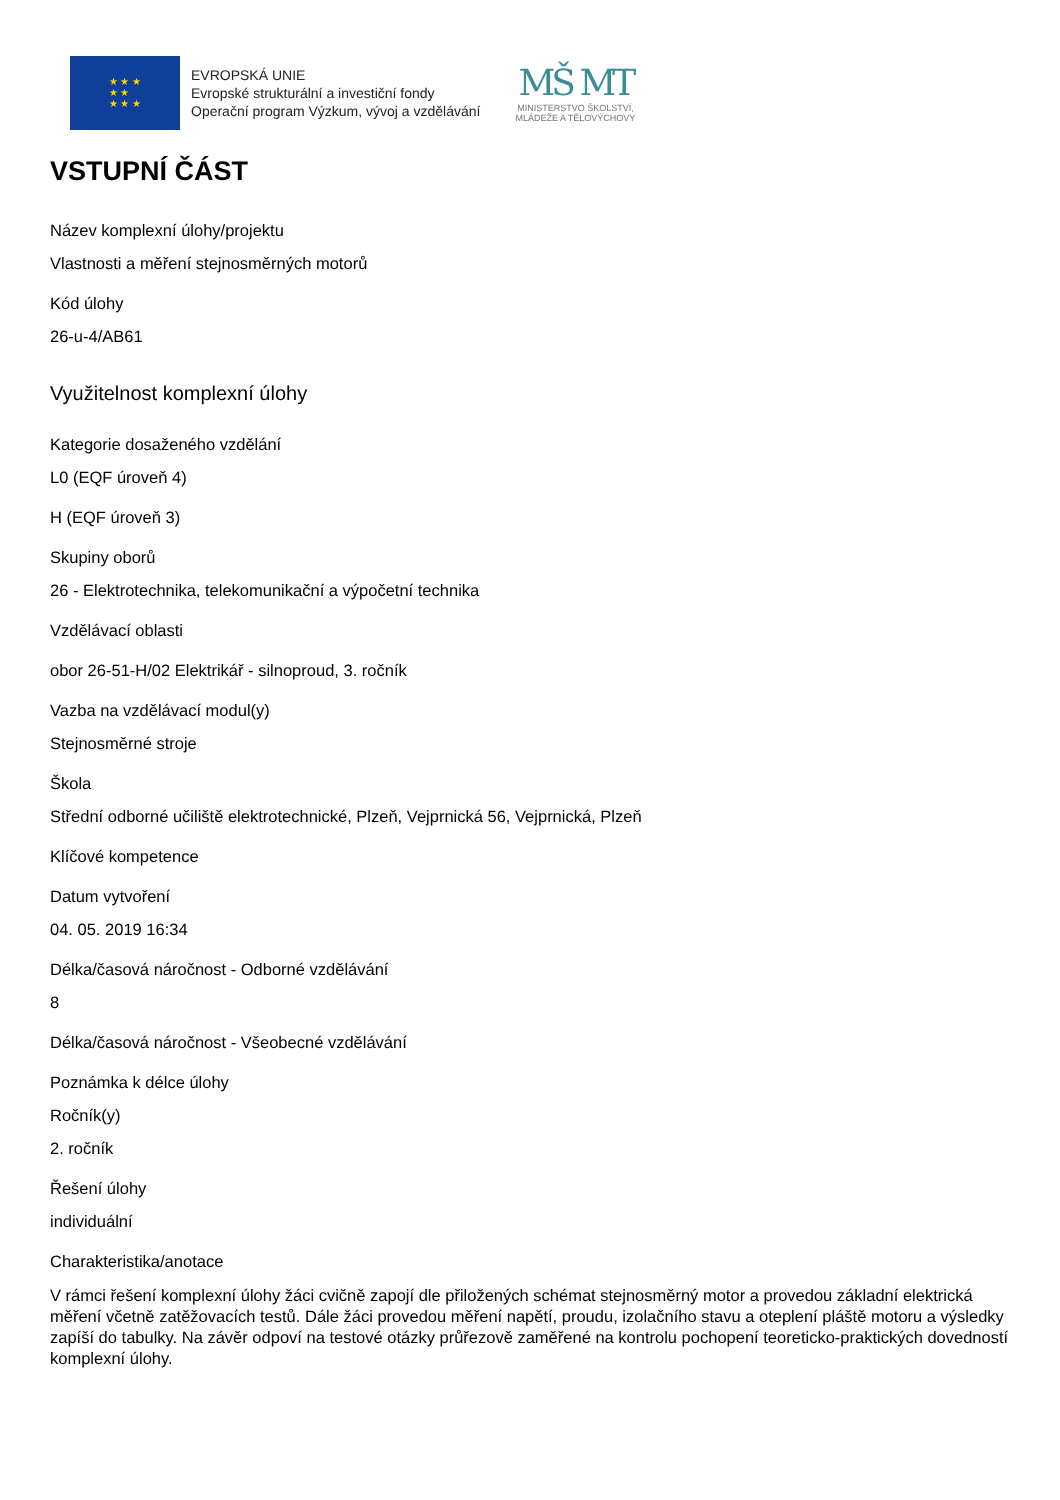★ ★ ★
★ ★
★ ★ ★
EVROPSKÁ UNIE
Evropské strukturální a investiční fondy
Operační program Výzkum, vývoj a vzdělávání
MŠ MT
MINISTERSTVO ŠKOLSTVÍ,
MLÁDEŽE A TĚLOVÝCHOVY
VSTUPNÍ ČÁST
Název komplexní úlohy/projektu
Vlastnosti a měření stejnosměrných motorů
Kód úlohy
26-u-4/AB61
Využitelnost komplexní úlohy
Kategorie dosaženého vzdělání
L0 (EQF úroveň 4)
H (EQF úroveň 3)
Skupiny oborů
26 - Elektrotechnika, telekomunikační a výpočetní technika
Vzdělávací oblasti
obor 26-51-H/02 Elektrikář - silnoproud, 3. ročník
Vazba na vzdělávací modul(y)
Stejnosměrné stroje
Škola
Střední odborné učiliště elektrotechnické, Plzeň, Vejprnická 56, Vejprnická, Plzeň
Klíčové kompetence
Datum vytvoření
04. 05. 2019 16:34
Délka/časová náročnost - Odborné vzdělávání
8
Délka/časová náročnost - Všeobecné vzdělávání
Poznámka k délce úlohy
Ročník(y)
2. ročník
Řešení úlohy
individuální
Charakteristika/anotace
V rámci řešení komplexní úlohy žáci cvičně zapojí dle přiložených schémat stejnosměrný motor a provedou základní elektrická měření včetně zatěžovacích testů. Dále žáci provedou měření napětí, proudu, izolačního stavu a oteplení pláště motoru a výsledky zapíší do tabulky. Na závěr odpoví na testové otázky průřezově zaměřené na kontrolu pochopení teoreticko-praktických dovedností komplexní úlohy.